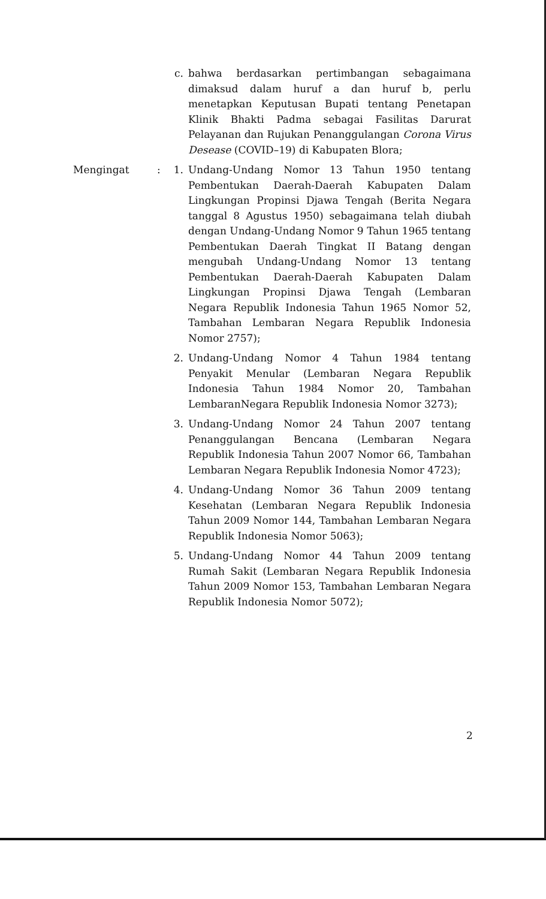c. bahwa berdasarkan pertimbangan sebagaimana dimaksud dalam huruf a dan huruf b, perlu menetapkan Keputusan Bupati tentang Penetapan Klinik Bhakti Padma sebagai Fasilitas Darurat Pelayanan dan Rujukan Penanggulangan Corona Virus Desease (COVID–19) di Kabupaten Blora;
Mengingat : 1. Undang-Undang Nomor 13 Tahun 1950 tentang Pembentukan Daerah-Daerah Kabupaten Dalam Lingkungan Propinsi Djawa Tengah (Berita Negara tanggal 8 Agustus 1950) sebagaimana telah diubah dengan Undang-Undang Nomor 9 Tahun 1965 tentang Pembentukan Daerah Tingkat II Batang dengan mengubah Undang-Undang Nomor 13 tentang Pembentukan Daerah-Daerah Kabupaten Dalam Lingkungan Propinsi Djawa Tengah (Lembaran Negara Republik Indonesia Tahun 1965 Nomor 52, Tambahan Lembaran Negara Republik Indonesia Nomor 2757);
2. Undang-Undang Nomor 4 Tahun 1984 tentang Penyakit Menular (Lembaran Negara Republik Indonesia Tahun 1984 Nomor 20, Tambahan LembaranNegara Republik Indonesia Nomor 3273);
3. Undang-Undang Nomor 24 Tahun 2007 tentang Penanggulangan Bencana (Lembaran Negara Republik Indonesia Tahun 2007 Nomor 66, Tambahan Lembaran Negara Republik Indonesia Nomor 4723);
4. Undang-Undang Nomor 36 Tahun 2009 tentang Kesehatan (Lembaran Negara Republik Indonesia Tahun 2009 Nomor 144, Tambahan Lembaran Negara Republik Indonesia Nomor 5063);
5. Undang-Undang Nomor 44 Tahun 2009 tentang Rumah Sakit (Lembaran Negara Republik Indonesia Tahun 2009 Nomor 153, Tambahan Lembaran Negara Republik Indonesia Nomor 5072);
2